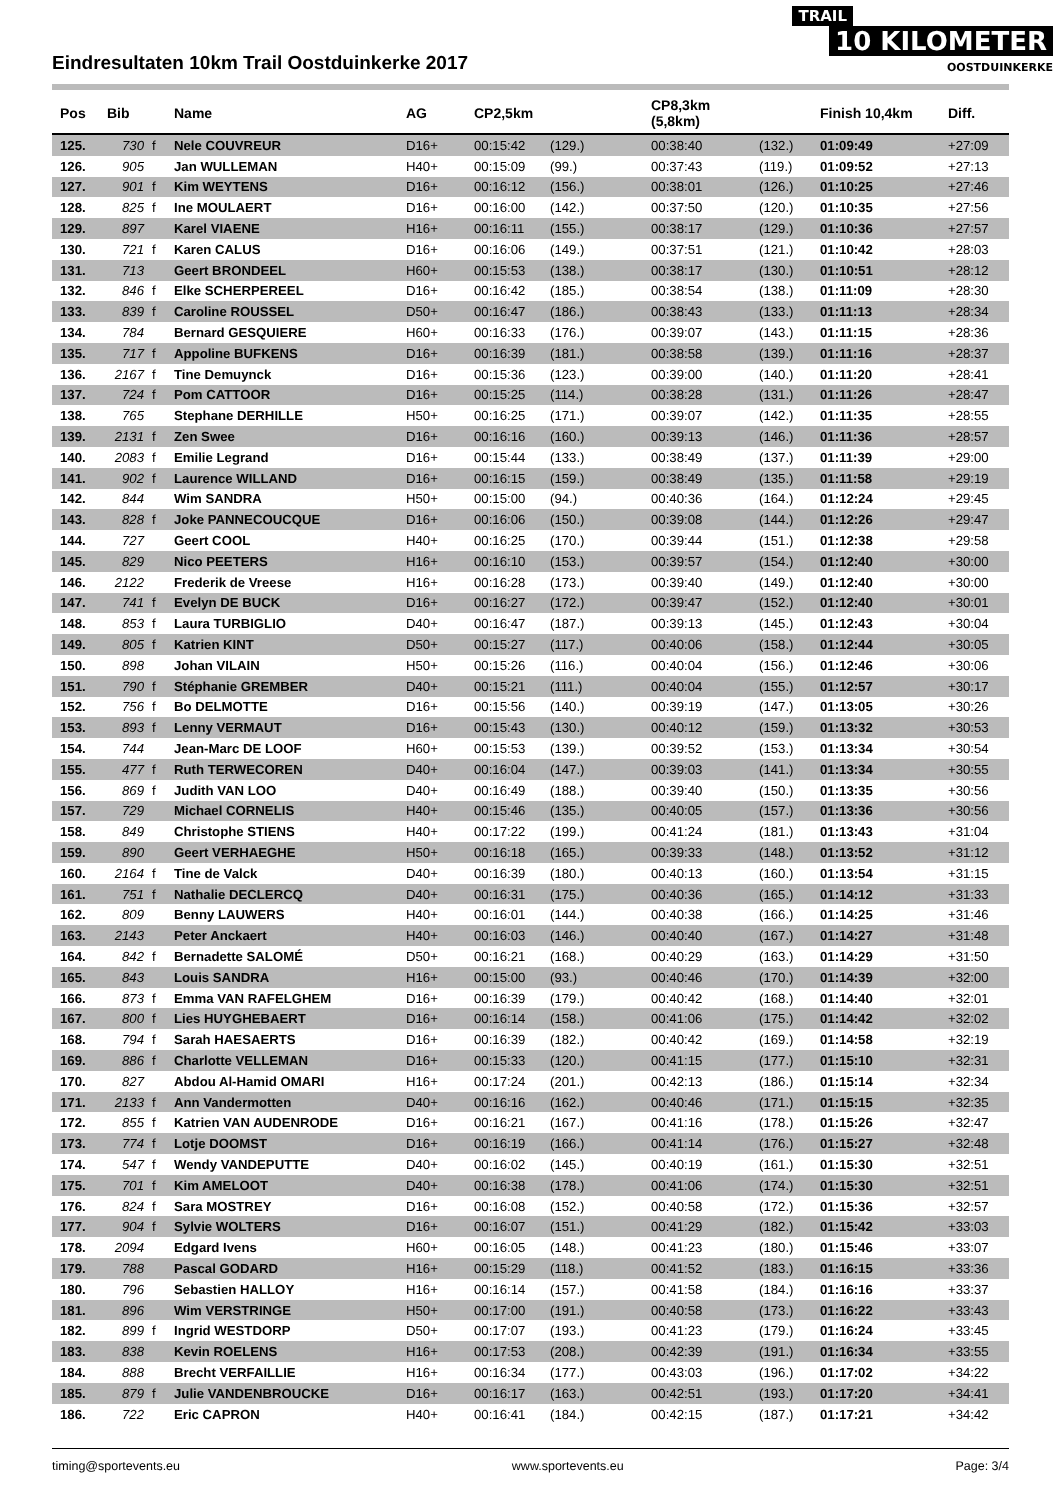Eindresultaten 10km Trail Oostduinkerke 2017
TRAIL
10 KILOMETER
OOSTDUINKERKE
| Pos | Bib | | Name | AG | CP2,5km | | CP8,3km (5,8km) | | Finish 10,4km | Diff. |
| --- | --- | --- | --- | --- | --- | --- | --- | --- | --- | --- |
| 125. | 730 | f | Nele COUVREUR | D16+ | 00:15:42 | (129.) | 00:38:40 | (132.) | 01:09:49 | +27:09 |
| 126. | 905 | | Jan WULLEMAN | H40+ | 00:15:09 | (99.) | 00:37:43 | (119.) | 01:09:52 | +27:13 |
| 127. | 901 | f | Kim WEYTENS | D16+ | 00:16:12 | (156.) | 00:38:01 | (126.) | 01:10:25 | +27:46 |
| 128. | 825 | f | Ine MOULAERT | D16+ | 00:16:00 | (142.) | 00:37:50 | (120.) | 01:10:35 | +27:56 |
| 129. | 897 | | Karel VIAENE | H16+ | 00:16:11 | (155.) | 00:38:17 | (129.) | 01:10:36 | +27:57 |
| 130. | 721 | f | Karen CALUS | D16+ | 00:16:06 | (149.) | 00:37:51 | (121.) | 01:10:42 | +28:03 |
| 131. | 713 | | Geert BRONDEEL | H60+ | 00:15:53 | (138.) | 00:38:17 | (130.) | 01:10:51 | +28:12 |
| 132. | 846 | f | Elke SCHERPEREEL | D16+ | 00:16:42 | (185.) | 00:38:54 | (138.) | 01:11:09 | +28:30 |
| 133. | 839 | f | Caroline ROUSSEL | D50+ | 00:16:47 | (186.) | 00:38:43 | (133.) | 01:11:13 | +28:34 |
| 134. | 784 | | Bernard GESQUIERE | H60+ | 00:16:33 | (176.) | 00:39:07 | (143.) | 01:11:15 | +28:36 |
| 135. | 717 | f | Appoline BUFKENS | D16+ | 00:16:39 | (181.) | 00:38:58 | (139.) | 01:11:16 | +28:37 |
| 136. | 2167 | f | Tine Demuynck | D16+ | 00:15:36 | (123.) | 00:39:00 | (140.) | 01:11:20 | +28:41 |
| 137. | 724 | f | Pom CATTOOR | D16+ | 00:15:25 | (114.) | 00:38:28 | (131.) | 01:11:26 | +28:47 |
| 138. | 765 | | Stephane DERHILLE | H50+ | 00:16:25 | (171.) | 00:39:07 | (142.) | 01:11:35 | +28:55 |
| 139. | 2131 | f | Zen Swee | D16+ | 00:16:16 | (160.) | 00:39:13 | (146.) | 01:11:36 | +28:57 |
| 140. | 2083 | f | Emilie Legrand | D16+ | 00:15:44 | (133.) | 00:38:49 | (137.) | 01:11:39 | +29:00 |
| 141. | 902 | f | Laurence WILLAND | D16+ | 00:16:15 | (159.) | 00:38:49 | (135.) | 01:11:58 | +29:19 |
| 142. | 844 | | Wim SANDRA | H50+ | 00:15:00 | (94.) | 00:40:36 | (164.) | 01:12:24 | +29:45 |
| 143. | 828 | f | Joke PANNECOUCQUE | D16+ | 00:16:06 | (150.) | 00:39:08 | (144.) | 01:12:26 | +29:47 |
| 144. | 727 | | Geert COOL | H40+ | 00:16:25 | (170.) | 00:39:44 | (151.) | 01:12:38 | +29:58 |
| 145. | 829 | | Nico PEETERS | H16+ | 00:16:10 | (153.) | 00:39:57 | (154.) | 01:12:40 | +30:00 |
| 146. | 2122 | | Frederik de Vreese | H16+ | 00:16:28 | (173.) | 00:39:40 | (149.) | 01:12:40 | +30:00 |
| 147. | 741 | f | Evelyn DE BUCK | D16+ | 00:16:27 | (172.) | 00:39:47 | (152.) | 01:12:40 | +30:01 |
| 148. | 853 | f | Laura TURBIGLIO | D40+ | 00:16:47 | (187.) | 00:39:13 | (145.) | 01:12:43 | +30:04 |
| 149. | 805 | f | Katrien KINT | D50+ | 00:15:27 | (117.) | 00:40:06 | (158.) | 01:12:44 | +30:05 |
| 150. | 898 | | Johan VILAIN | H50+ | 00:15:26 | (116.) | 00:40:04 | (156.) | 01:12:46 | +30:06 |
| 151. | 790 | f | Stéphanie GREMBER | D40+ | 00:15:21 | (111.) | 00:40:04 | (155.) | 01:12:57 | +30:17 |
| 152. | 756 | f | Bo DELMOTTE | D16+ | 00:15:56 | (140.) | 00:39:19 | (147.) | 01:13:05 | +30:26 |
| 153. | 893 | f | Lenny VERMAUT | D16+ | 00:15:43 | (130.) | 00:40:12 | (159.) | 01:13:32 | +30:53 |
| 154. | 744 | | Jean-Marc DE LOOF | H60+ | 00:15:53 | (139.) | 00:39:52 | (153.) | 01:13:34 | +30:54 |
| 155. | 477 | f | Ruth TERWECOREN | D40+ | 00:16:04 | (147.) | 00:39:03 | (141.) | 01:13:34 | +30:55 |
| 156. | 869 | f | Judith VAN LOO | D40+ | 00:16:49 | (188.) | 00:39:40 | (150.) | 01:13:35 | +30:56 |
| 157. | 729 | | Michael CORNELIS | H40+ | 00:15:46 | (135.) | 00:40:05 | (157.) | 01:13:36 | +30:56 |
| 158. | 849 | | Christophe STIENS | H40+ | 00:17:22 | (199.) | 00:41:24 | (181.) | 01:13:43 | +31:04 |
| 159. | 890 | | Geert VERHAEGHE | H50+ | 00:16:18 | (165.) | 00:39:33 | (148.) | 01:13:52 | +31:12 |
| 160. | 2164 | f | Tine de Valck | D40+ | 00:16:39 | (180.) | 00:40:13 | (160.) | 01:13:54 | +31:15 |
| 161. | 751 | f | Nathalie DECLERCQ | D40+ | 00:16:31 | (175.) | 00:40:36 | (165.) | 01:14:12 | +31:33 |
| 162. | 809 | | Benny LAUWERS | H40+ | 00:16:01 | (144.) | 00:40:38 | (166.) | 01:14:25 | +31:46 |
| 163. | 2143 | | Peter Anckaert | H40+ | 00:16:03 | (146.) | 00:40:40 | (167.) | 01:14:27 | +31:48 |
| 164. | 842 | f | Bernadette SALOMÉ | D50+ | 00:16:21 | (168.) | 00:40:29 | (163.) | 01:14:29 | +31:50 |
| 165. | 843 | | Louis SANDRA | H16+ | 00:15:00 | (93.) | 00:40:46 | (170.) | 01:14:39 | +32:00 |
| 166. | 873 | f | Emma VAN RAFELGHEM | D16+ | 00:16:39 | (179.) | 00:40:42 | (168.) | 01:14:40 | +32:01 |
| 167. | 800 | f | Lies HUYGHEBAERT | D16+ | 00:16:14 | (158.) | 00:41:06 | (175.) | 01:14:42 | +32:02 |
| 168. | 794 | f | Sarah HAESAERTS | D16+ | 00:16:39 | (182.) | 00:40:42 | (169.) | 01:14:58 | +32:19 |
| 169. | 886 | f | Charlotte VELLEMAN | D16+ | 00:15:33 | (120.) | 00:41:15 | (177.) | 01:15:10 | +32:31 |
| 170. | 827 | | Abdou Al-Hamid OMARI | H16+ | 00:17:24 | (201.) | 00:42:13 | (186.) | 01:15:14 | +32:34 |
| 171. | 2133 | f | Ann Vandermotten | D40+ | 00:16:16 | (162.) | 00:40:46 | (171.) | 01:15:15 | +32:35 |
| 172. | 855 | f | Katrien VAN AUDENRODE | D16+ | 00:16:21 | (167.) | 00:41:16 | (178.) | 01:15:26 | +32:47 |
| 173. | 774 | f | Lotje DOOMST | D16+ | 00:16:19 | (166.) | 00:41:14 | (176.) | 01:15:27 | +32:48 |
| 174. | 547 | f | Wendy VANDEPUTTE | D40+ | 00:16:02 | (145.) | 00:40:19 | (161.) | 01:15:30 | +32:51 |
| 175. | 701 | f | Kim AMELOOT | D40+ | 00:16:38 | (178.) | 00:41:06 | (174.) | 01:15:30 | +32:51 |
| 176. | 824 | f | Sara MOSTREY | D16+ | 00:16:08 | (152.) | 00:40:58 | (172.) | 01:15:36 | +32:57 |
| 177. | 904 | f | Sylvie WOLTERS | D16+ | 00:16:07 | (151.) | 00:41:29 | (182.) | 01:15:42 | +33:03 |
| 178. | 2094 | | Edgard Ivens | H60+ | 00:16:05 | (148.) | 00:41:23 | (180.) | 01:15:46 | +33:07 |
| 179. | 788 | | Pascal GODARD | H16+ | 00:15:29 | (118.) | 00:41:52 | (183.) | 01:16:15 | +33:36 |
| 180. | 796 | | Sebastien HALLOY | H16+ | 00:16:14 | (157.) | 00:41:58 | (184.) | 01:16:16 | +33:37 |
| 181. | 896 | | Wim VERSTRINGE | H50+ | 00:17:00 | (191.) | 00:40:58 | (173.) | 01:16:22 | +33:43 |
| 182. | 899 | f | Ingrid WESTDORP | D50+ | 00:17:07 | (193.) | 00:41:23 | (179.) | 01:16:24 | +33:45 |
| 183. | 838 | | Kevin ROELENS | H16+ | 00:17:53 | (208.) | 00:42:39 | (191.) | 01:16:34 | +33:55 |
| 184. | 888 | | Brecht VERFAILLIE | H16+ | 00:16:34 | (177.) | 00:43:03 | (196.) | 01:17:02 | +34:22 |
| 185. | 879 | f | Julie VANDENBROUCKE | D16+ | 00:16:17 | (163.) | 00:42:51 | (193.) | 01:17:20 | +34:41 |
| 186. | 722 | | Eric CAPRON | H40+ | 00:16:41 | (184.) | 00:42:15 | (187.) | 01:17:21 | +34:42 |
timing@sportevents.eu www.sportevents.eu Page: 3/4